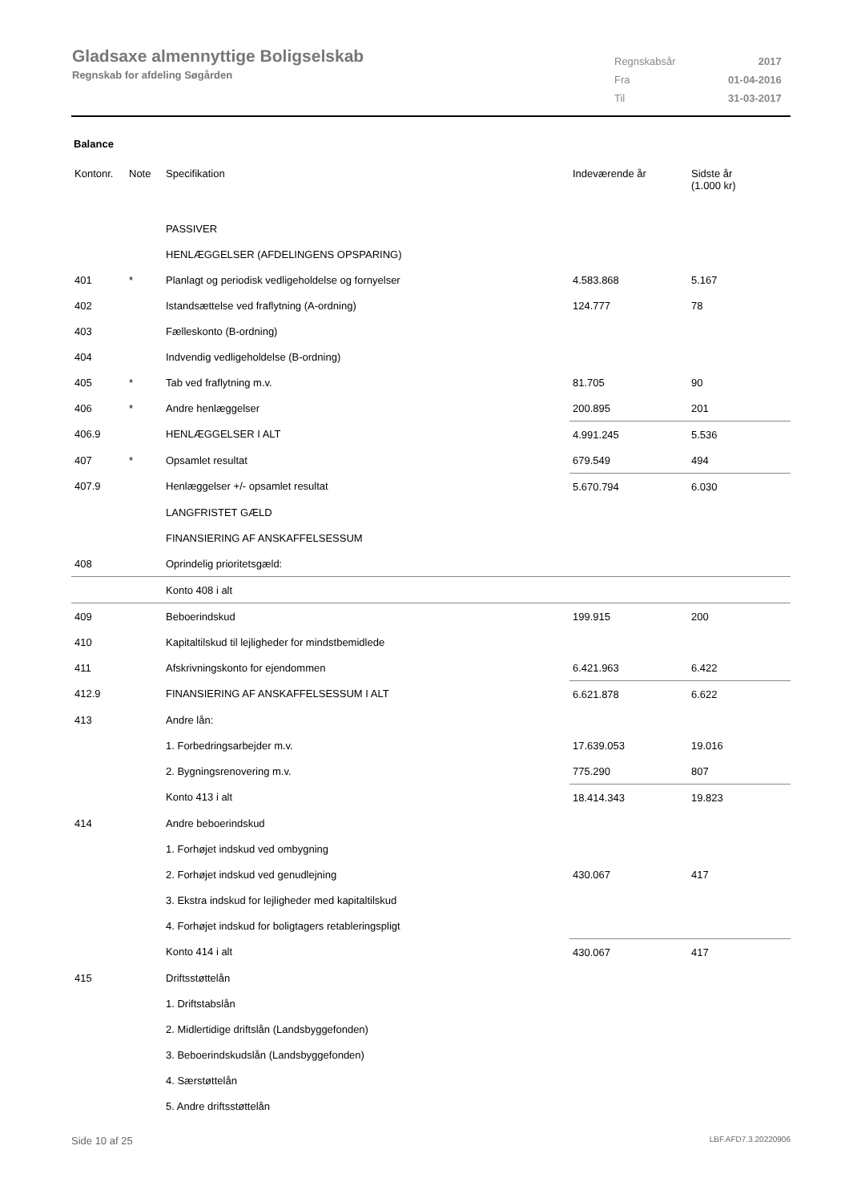Gladsaxe almennyttige Boligselskab
Regnskab for afdeling Søgården
| Regnskabsår | 2017 |
| Fra | 01-04-2016 |
| Til | 31-03-2017 |
Balance
| Kontonr. | Note | Specifikation | Indeværende år | Sidste år (1.000 kr) |
| --- | --- | --- | --- | --- |
| | | PASSIVER | | |
| | | HENLÆGGELSER (AFDELINGENS OPSPARING) | | |
| 401 | * | Planlagt og periodisk vedligeholdelse og fornyelser | 4.583.868 | 5.167 |
| 402 | | Istandsættelse ved fraflytning (A-ordning) | 124.777 | 78 |
| 403 | | Fælleskonto (B-ordning) | | |
| 404 | | Indvendig vedligeholdelse (B-ordning) | | |
| 405 | * | Tab ved fraflytning m.v. | 81.705 | 90 |
| 406 | * | Andre henlæggelser | 200.895 | 201 |
| 406.9 | | HENLÆGGELSER I ALT | 4.991.245 | 5.536 |
| 407 | * | Opsamlet resultat | 679.549 | 494 |
| 407.9 | | Henlæggelser +/- opsamlet resultat | 5.670.794 | 6.030 |
| | | LANGFRISTET GÆLD | | |
| | | FINANSIERING AF ANSKAFFELSESSUM | | |
| 408 | | Oprindelig prioritetsgæld: | | |
| | | Konto 408 i alt | | |
| 409 | | Beboerindskud | 199.915 | 200 |
| 410 | | Kapitaltilskud til lejligheder for mindstbemidlede | | |
| 411 | | Afskrivningskonto for ejendommen | 6.421.963 | 6.422 |
| 412.9 | | FINANSIERING AF ANSKAFFELSESSUM I ALT | 6.621.878 | 6.622 |
| 413 | | Andre lån: | | |
| | | 1. Forbedringsarbejder m.v. | 17.639.053 | 19.016 |
| | | 2. Bygningsrenovering m.v. | 775.290 | 807 |
| | | Konto 413 i alt | 18.414.343 | 19.823 |
| 414 | | Andre beboerindskud | | |
| | | 1. Forhøjet indskud ved ombygning | | |
| | | 2. Forhøjet indskud ved genudlejning | 430.067 | 417 |
| | | 3. Ekstra indskud for lejligheder med kapitaltilskud | | |
| | | 4. Forhøjet indskud for boligtagers retableringspligt | | |
| | | Konto 414 i alt | 430.067 | 417 |
| 415 | | Driftsstøttelån | | |
| | | 1. Driftstabslån | | |
| | | 2. Midlertidige driftslån (Landsbyggefonden) | | |
| | | 3. Beboerindskudslån (Landsbyggefonden) | | |
| | | 4. Særstøttelån | | |
| | | 5. Andre driftsstøttelån | | |
Side 10 af 25 LBF.AFD7.3.20220906